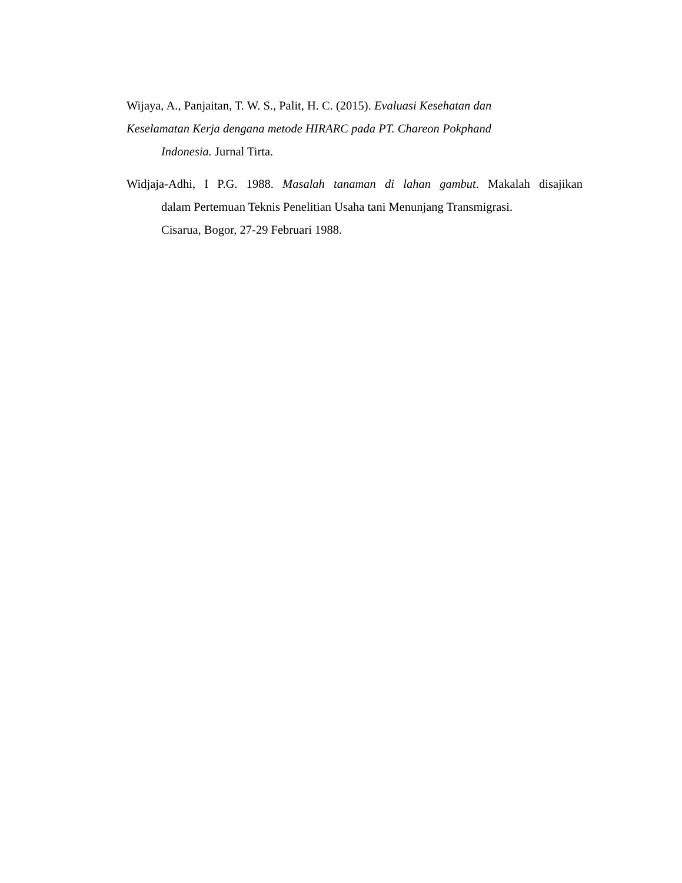Wijaya, A., Panjaitan, T. W. S., Palit, H. C. (2015). Evaluasi Kesehatan dan
Keselamatan Kerja dengana metode HIRARC pada PT. Chareon Pokphand
Indonesia. Jurnal Tirta.
Widjaja-Adhi, I P.G. 1988. Masalah tanaman di lahan gambut. Makalah disajikan
dalam Pertemuan Teknis Penelitian Usaha tani Menunjang Transmigrasi.
Cisarua, Bogor, 27-29 Februari 1988.